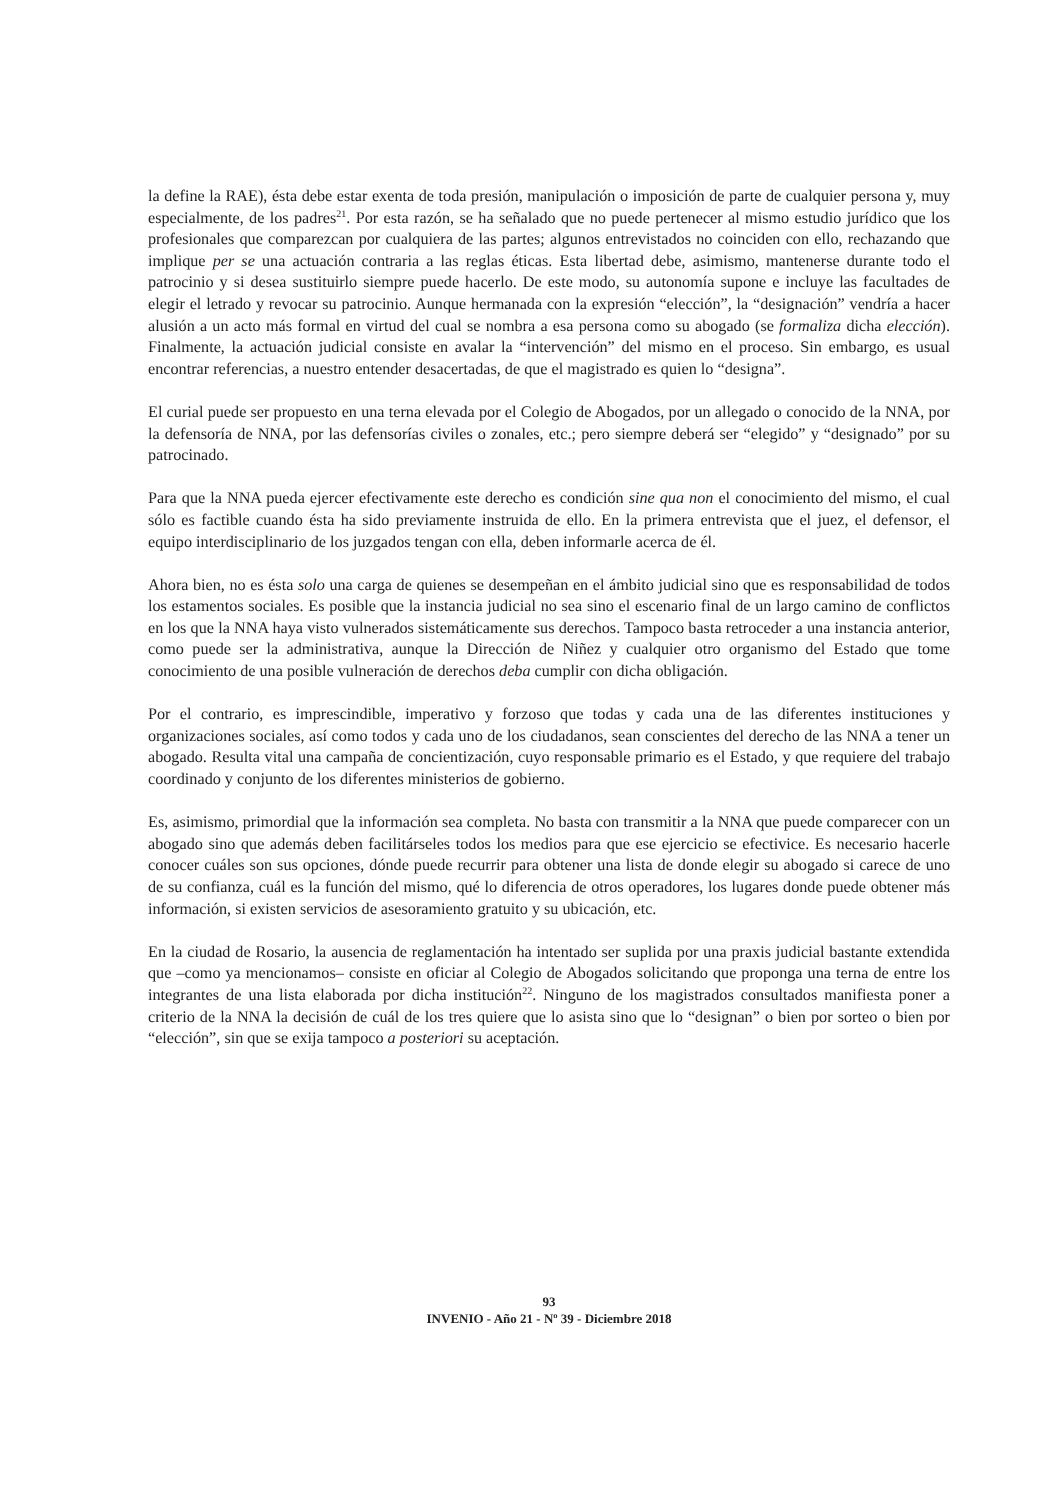la define la RAE), ésta debe estar exenta de toda presión, manipulación o imposición de parte de cualquier persona y, muy especialmente, de los padres<sup>21</sup>. Por esta razón, se ha señalado que no puede pertenecer al mismo estudio jurídico que los profesionales que comparezcan por cualquiera de las partes; algunos entrevistados no coinciden con ello, rechazando que implique per se una actuación contraria a las reglas éticas. Esta libertad debe, asimismo, mantenerse durante todo el patrocinio y si desea sustituirlo siempre puede hacerlo. De este modo, su autonomía supone e incluye las facultades de elegir el letrado y revocar su patrocinio. Aunque hermanada con la expresión “elección”, la “designación” vendría a hacer alusión a un acto más formal en virtud del cual se nombra a esa persona como su abogado (se formaliza dicha elección). Finalmente, la actuación judicial consiste en avalar la “intervención” del mismo en el proceso. Sin embargo, es usual encontrar referencias, a nuestro entender desacertadas, de que el magistrado es quien lo “designa”.
El curial puede ser propuesto en una terna elevada por el Colegio de Abogados, por un allegado o conocido de la NNA, por la defensoría de NNA, por las defensorías civiles o zonales, etc.; pero siempre deberá ser “elegido” y “designado” por su patrocinado.
Para que la NNA pueda ejercer efectivamente este derecho es condición sine qua non el conocimiento del mismo, el cual sólo es factible cuando ésta ha sido previamente instruida de ello. En la primera entrevista que el juez, el defensor, el equipo interdisciplinario de los juzgados tengan con ella, deben informarle acerca de él.
Ahora bien, no es ésta solo una carga de quienes se desempeñan en el ámbito judicial sino que es responsabilidad de todos los estamentos sociales. Es posible que la instancia judicial no sea sino el escenario final de un largo camino de conflictos en los que la NNA haya visto vulnerados sistemáticamente sus derechos. Tampoco basta retroceder a una instancia anterior, como puede ser la administrativa, aunque la Dirección de Niñez y cualquier otro organismo del Estado que tome conocimiento de una posible vulneración de derechos deba cumplir con dicha obligación.
Por el contrario, es imprescindible, imperativo y forzoso que todas y cada una de las diferentes instituciones y organizaciones sociales, así como todos y cada uno de los ciudadanos, sean conscientes del derecho de las NNA a tener un abogado. Resulta vital una campaña de concientización, cuyo responsable primario es el Estado, y que requiere del trabajo coordinado y conjunto de los diferentes ministerios de gobierno.
Es, asimismo, primordial que la información sea completa. No basta con transmitir a la NNA que puede comparecer con un abogado sino que además deben facilitárseles todos los medios para que ese ejercicio se efectivice. Es necesario hacerle conocer cuáles son sus opciones, dónde puede recurrir para obtener una lista de donde elegir su abogado si carece de uno de su confianza, cuál es la función del mismo, qué lo diferencia de otros operadores, los lugares donde puede obtener más información, si existen servicios de asesoramiento gratuito y su ubicación, etc.
En la ciudad de Rosario, la ausencia de reglamentación ha intentado ser suplida por una praxis judicial bastante extendida que –como ya mencionamos– consiste en oficiar al Colegio de Abogados solicitando que proponga una terna de entre los integrantes de una lista elaborada por dicha institución<sup>22</sup>. Ninguno de los magistrados consultados manifiesta poner a criterio de la NNA la decisión de cuál de los tres quiere que lo asista sino que lo “designan” o bien por sorteo o bien por “elección”, sin que se exija tampoco a posteriori su aceptación.
93
INVENIO - Año 21 - Nº 39 - Diciembre 2018